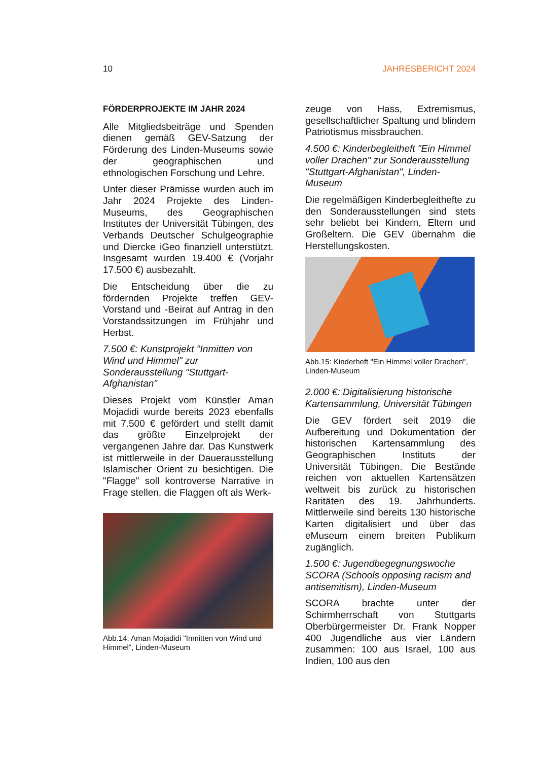10 JAHRESBERICHT 2024
FÖRDERPROJEKTE IM JAHR 2024
Alle Mitgliedsbeiträge und Spenden dienen gemäß GEV-Satzung der Förderung des Linden-Museums sowie der geographischen und ethnologischen Forschung und Lehre.
Unter dieser Prämisse wurden auch im Jahr 2024 Projekte des Linden-Museums, des Geographischen Institutes der Universität Tübingen, des Verbands Deutscher Schulgeographie und Diercke iGeo finanziell unterstützt. Insgesamt wurden 19.400 € (Vorjahr 17.500 €) ausbezahlt.
Die Entscheidung über die zu fördernden Projekte treffen GEV-Vorstand und -Beirat auf Antrag in den Vorstandssitzungen im Frühjahr und Herbst.
7.500 €: Kunstprojekt "Inmitten von Wind und Himmel" zur Sonderausstellung "Stuttgart-Afghanistan"
Dieses Projekt vom Künstler Aman Mojadidi wurde bereits 2023 ebenfalls mit 7.500 € gefördert und stellt damit das größte Einzelprojekt der vergangenen Jahre dar. Das Kunstwerk ist mittlerweile in der Dauerausstellung Islamischer Orient zu besichtigen. Die "Flagge" soll kontroverse Narrative in Frage stellen, die Flaggen oft als Werk-
Abb.14: Aman Mojadidi "Inmitten von Wind und Himmel", Linden-Museum
zeuge von Hass, Extremismus, gesellschaftlicher Spaltung und blindem Patriotismus missbrauchen.
4.500 €: Kinderbegleitheft "Ein Himmel voller Drachen" zur Sonderausstellung "Stuttgart-Afghanistan", Linden-Museum
Die regelmäßigen Kinderbegleithefte zu den Sonderausstellungen sind stets sehr beliebt bei Kindern, Eltern und Großeltern. Die GEV übernahm die Herstellungskosten.
Abb.15: Kinderheft "Ein Himmel voller Drachen", Linden-Museum
2.000 €: Digitalisierung historische Kartensammlung, Universität Tübingen
Die GEV fördert seit 2019 die Aufbereitung und Dokumentation der historischen Kartensammlung des Geographischen Instituts der Universität Tübingen. Die Bestände reichen von aktuellen Kartensätzen weltweit bis zurück zu historischen Raritäten des 19. Jahrhunderts. Mittlerweile sind bereits 130 historische Karten digitalisiert und über das eMuseum einem breiten Publikum zugänglich.
1.500 €: Jugendbegegnungswoche SCORA (Schools opposing racism and antisemitism), Linden-Museum
SCORA brachte unter der Schirmherrschaft von Stuttgarts Oberbürgermeister Dr. Frank Nopper 400 Jugendliche aus vier Ländern zusammen: 100 aus Israel, 100 aus Indien, 100 aus den